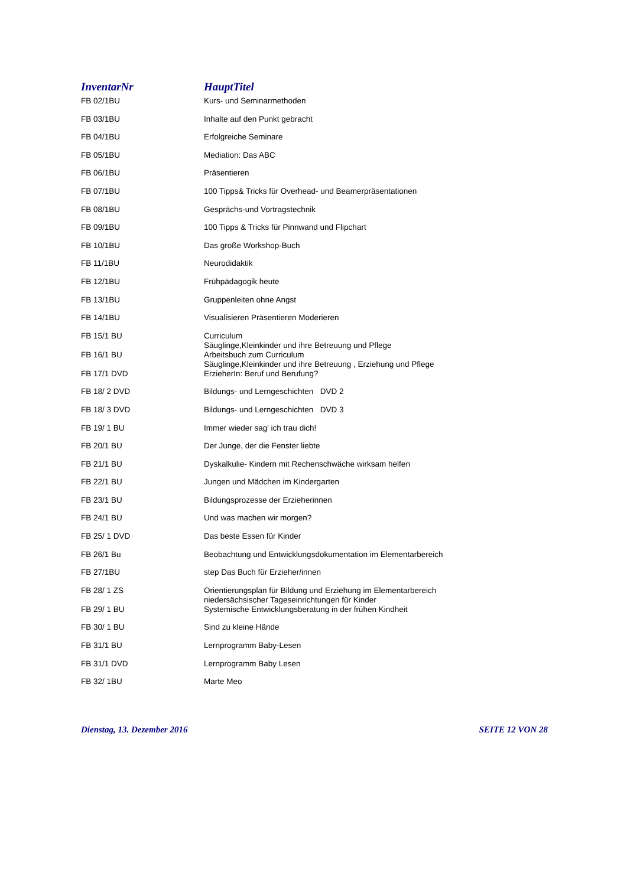| InventarNr | HauptTitel |
| --- | --- |
| FB 02/1BU | Kurs- und Seminarmethoden |
| FB 03/1BU | Inhalte auf den Punkt gebracht |
| FB 04/1BU | Erfolgreiche Seminare |
| FB 05/1BU | Mediation: Das ABC |
| FB 06/1BU | Präsentieren |
| FB 07/1BU | 100 Tipps& Tricks für Overhead- und Beamerpräsentationen |
| FB 08/1BU | Gesprächs-und Vortragstechnik |
| FB 09/1BU | 100 Tipps & Tricks für Pinnwand und Flipchart |
| FB 10/1BU | Das große Workshop-Buch |
| FB 11/1BU | Neurodidaktik |
| FB 12/1BU | Frühpädagogik heute |
| FB 13/1BU | Gruppenleiten ohne Angst |
| FB 14/1BU | Visualisieren Präsentieren Moderieren |
| FB 15/1 BU | Curriculum Säuglinge,Kleinkinder und ihre Betreuung und Pflege |
| FB 16/1 BU | Arbeitsbuch zum Curriculum Säuglinge,Kleinkinder und ihre Betreuung , Erziehung und Pflege |
| FB 17/1 DVD | ErzieherIn: Beruf und Berufung? |
| FB 18/ 2 DVD | Bildungs- und Lerngeschichten DVD 2 |
| FB 18/ 3 DVD | Bildungs- und Lerngeschichten DVD 3 |
| FB 19/ 1 BU | Immer wieder sag' ich trau dich! |
| FB 20/1 BU | Der Junge, der die Fenster liebte |
| FB 21/1 BU | Dyskalkulie- Kindern mit Rechenschwäche wirksam helfen |
| FB 22/1 BU | Jungen und Mädchen im Kindergarten |
| FB 23/1 BU | Bildungsprozesse der Erzieherinnen |
| FB 24/1 BU | Und was machen wir morgen? |
| FB 25/ 1 DVD | Das beste Essen für Kinder |
| FB 26/1 Bu | Beobachtung und Entwicklungsdokumentation im Elementarbereich |
| FB 27/1BU | step Das Buch für Erzieher/innen |
| FB 28/ 1 ZS | Orientierungsplan für Bildung und Erziehung im Elementarbereich niedersächsischer Tageseinrichtungen für Kinder |
| FB 29/ 1 BU | Systemische Entwicklungsberatung in der frühen Kindheit |
| FB 30/ 1 BU | Sind zu kleine Hände |
| FB 31/1 BU | Lernprogramm Baby-Lesen |
| FB 31/1 DVD | Lernprogramm Baby Lesen |
| FB 32/ 1BU | Marte Meo |
Dienstag, 13. Dezember 2016 SEITE 12 VON 28